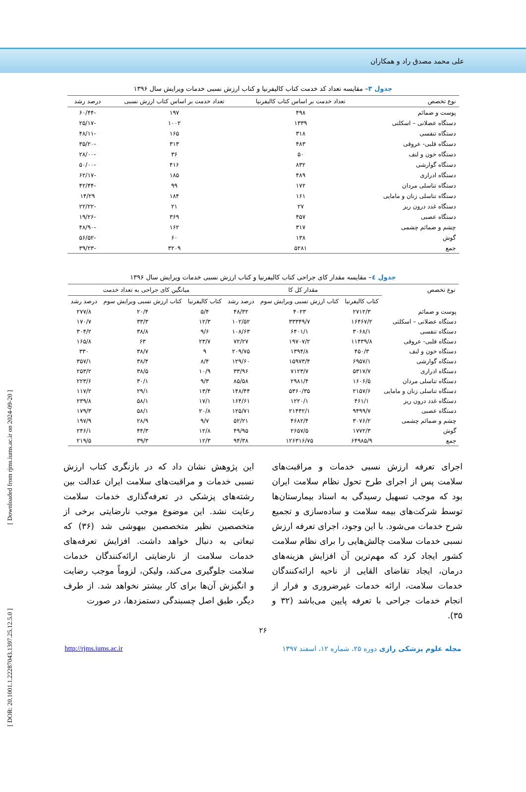علی محمد مصدق راد و همکاران
جدول ۳– مقایسه تعداد کد خدمت کتاب کالیفرنیا و کتاب ارزش نسبی خدمات ویرایش سال ۱۳۹۶
| نوع تخصص | تعداد خدمت بر اساس کتاب کالیفرنیا | تعداد خدمت بر اساس کتاب ارزش نسبی | درصد رشد |
| --- | --- | --- | --- |
| پوست و ضمائم | ۴۹۸ | ۱۹۷ | -۶۰/۴۴ |
| دستگاه عضلانی – اسکلتی | ۱۳۳۹ | ۱۰۰۲ | -۲۵/۱۷ |
| دستگاه تنفسی | ۳۱۸ | ۱۶۵ | -۴۸/۱۱ |
| دستگاه قلبی- عروقی | ۴۸۳ | ۳۱۳ | -۳۵/۲۰ |
| دستگاه خون و لنف | ۵۰ | ۳۶ | -۲۸/۰۰ |
| دستگاه گوارشی | ۸۳۲ | ۴۱۶ | -۵۰/۰۰ |
| دستگاه ادراری | ۴۸۹ | ۱۸۵ | -۶۲/۱۷ |
| دستگاه تناسلی مردان | ۱۷۲ | ۹۹ | -۴۲/۴۴ |
| دستگاه تناسلی زنان و مامایی | ۱۶۱ | ۱۸۴ | ۱۴/۲۹ |
| دستگاه غدد درون ریز | ۲۷ | ۲۱ | -۲۲/۲۲ |
| دستگاه عصبی | ۴۵۷ | ۳۶۹ | -۱۹/۲۶ |
| چشم و ضمائم چشمی | ۳۱۷ | ۱۶۲ | -۴۸/۹۰ |
| گوش | ۱۳۸ | ۶۰ | -۵۶/۵۲ |
| جمع | ۵۲۸۱ | ۳۲۰۹ | -۳۹/۲۳ |
جدول ٤– مقایسه مقدار کای جراحی کتاب کالیفرنیا و کتاب ارزش نسبی خدمات ویرایش سال ۱۳۹۶
| نوع تخصص | مقدار کل کا | | | میانگین کای جراحی به تعداد خدمت | | |
| --- | --- | --- | --- | --- | --- | --- |
| | کتاب کالیفرنیا | کتاب ارزش نسبی ویرایش سوم | درصد رشد | کتاب کالیفرنیا | کتاب ارزش نسبی ویرایش سوم | درصد رشد |
| پوست و ضمائم | ۲۷۱۲/۳ | ۴۰۲۳ | ۴۸/۳۲ | ۵/۴ | ۲۰/۴ | ۲۷۷/۸ |
| دستگاه عضلانی – اسکلتی | ۱۶۴۶۷/۲ | ۳۳۳۴۹/۷ | ۱۰۲/۵۲ | ۱۲/۳ | ۳۳/۳ | ۱۷۰/۷ |
| دستگاه تنفسی | ۳۰۶۸/۱ | ۶۴۰۱/۱ | ۱۰۸/۶۳ | ۹/۶ | ۳۸/۸ | ۳۰۴/۲ |
| دستگاه قلبی- عروقی | ۱۱۴۳۹/۸ | ۱۹۷۰۷/۲ | ۷۲/۲۷ | ۲۳/۷ | ۶۳ | ۱۶۵/۸ |
| دستگاه خون و لنف | ۴۵۰/۳ | ۱۳۹۴/۸ | ۲۰۹/۷۵ | ۹ | ۳۸/۷ | ۳۳۰ |
| دستگاه گوارشی | ۶۹۵۷/۱ | ۱۵۹۷۳/۴ | ۱۲۹/۶۰ | ۸/۴ | ۳۸/۴ | ۳۵۷/۱ |
| دستگاه ادراری | ۵۳۱۷/۷ | ۷۱۲۳/۷ | ۳۳/۹۶ | ۱۰/۹ | ۳۸/۵ | ۲۵۳/۲ |
| دستگاه تناسلی مردان | ۱۶۰۶/۵ | ۲۹۸۱/۴ | ۸۵/۵۸ | ۹/۳ | ۳۰/۱ | ۲۲۳/۶ |
| دستگاه تناسلی زنان و مامایی | ۲۱۵۷/۶ | ۵۳۶۰/۳۵ | ۱۴۸/۴۴ | ۱۳/۴ | ۲۹/۱ | ۱۱۷/۲ |
| دستگاه غدد درون ریز | ۴۶۱/۱ | ۱۲۲۰/۱ | ۱۶۴/۶۱ | ۱۷/۱ | ۵۸/۱ | ۲۳۹/۸ |
| دستگاه عصبی | ۹۴۹۹/۷ | ۲۱۴۴۲/۱ | ۱۲۵/۷۱ | ۲۰/۸ | ۵۸/۱ | ۱۷۹/۳ |
| چشم و ضمائم چشمی | ۳۰۷۶/۲ | ۴۶۸۲/۴ | ۵۲/۲۱ | ۹/۷ | ۲۸/۹ | ۱۹۷/۹ |
| گوش | ۱۷۷۲/۳ | ۲۶۵۷/۵ | ۴۹/۹۵ | ۱۲/۸ | ۴۴/۳ | ۲۴۶/۱ |
| جمع | ۶۴۹۸۵/۹ | ۱۲۶۳۱۶/۷۵ | ۹۴/۳۸ | ۱۲/۳ | ۳۹/۳ | ۲۱۹/۵ |
اجرای تعرفه ارزش نسبی خدمات و مراقبت‌های سلامت پس از اجرای طرح تحول نظام سلامت ایران بود که موجب تسهیل رسیدگی به اسناد بیمارستان‌ها توسط شرکت‌های بیمه سلامت و ساده‌سازی و تجمیع شرح خدمات می‌شود. با این وجود، اجرای تعرفه ارزش نسبی خدمات سلامت چالش‌هایی را برای نظام سلامت کشور ایجاد کرد که مهم‌ترین آن افزایش هزینه‌های درمان، ایجاد تقاضای القایی از ناحیه ارائه‌کنندگان خدمات سلامت، ارائه خدمات غیرضروری و فرار از انجام خدمات جراحی با تعرفه پایین می‌باشد (۳۲ و ۳۵).
این پژوهش نشان داد که در بازنگری کتاب ارزش نسبی خدمات و مراقبت‌های سلامت ایران عدالت بین رشته‌های پزشکی در تعرفه‌گذاری خدمات سلامت رعایت نشد. این موضوع موجب نارضایتی برخی از متخصصین نظیر متخصصین بیهوشی شد (۳۶) که تبعاتی به دنبال خواهد داشت. افزایش تعرفه‌های خدمات سلامت از نارضایتی ارائه‌کنندگان خدمات سلامت جلوگیری می‌کند، ولیکن، لزوماً موجب رضایت و انگیزش آن‌ها برای کار بیشتر نخواهد شد. از طرف دیگر، طبق اصل چسبندگی دستمزدها، در صورت
۲۶
http://rjms.iums.ac.ir مجله علوم پزشکی رازی دوره ۲۵، شماره ۱۲، اسفند ۱۳۹۷
[ Downloaded from rjms.iums.ac.ir on 2024-09-20 ]
[ DOR: 20.1001.1.22287043.1397.25.12.5.0 ]